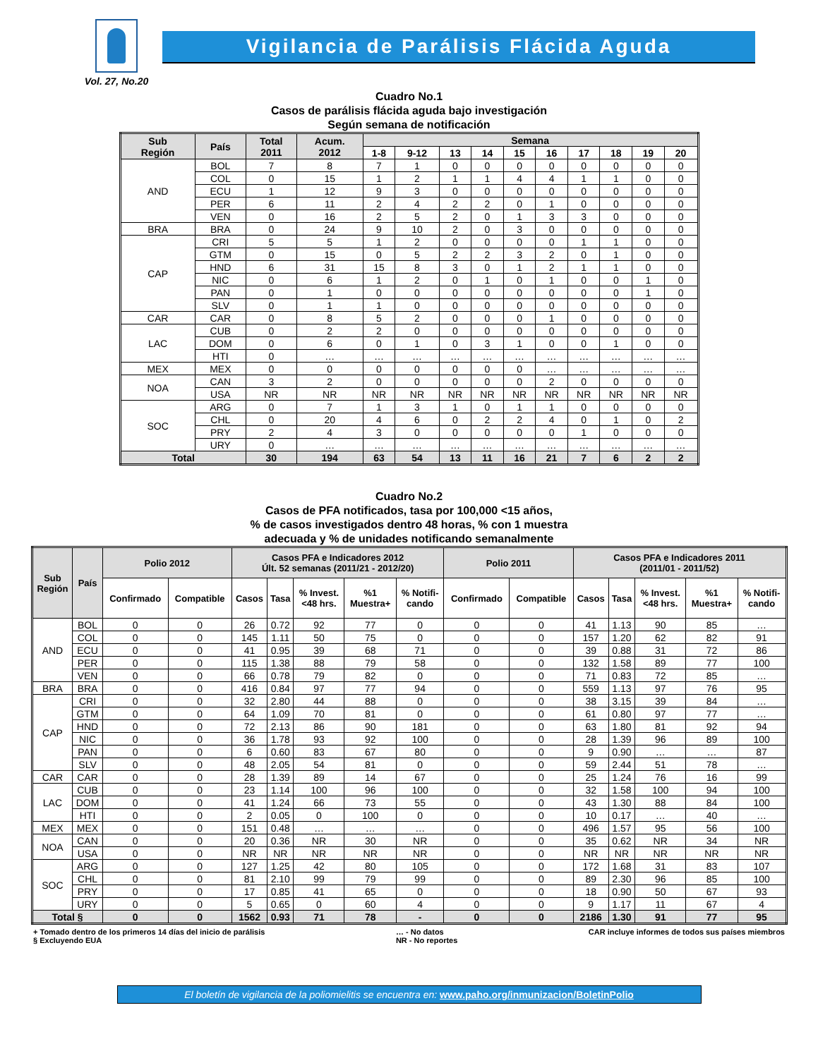Vol. 27, No.20
Vigilancia de Parálisis Flácida Aguda
Cuadro No.1
Casos de parálisis flácida aguda bajo investigación
Según semana de notificación
| Sub Región | País | Total 2011 | Acum. 2012 | Semana | | | | | | | | | |
| --- | --- | --- | --- | --- | --- | --- | --- | --- | --- | --- | --- | --- | --- |
| | | | | 1-8 | 9-12 | 13 | 14 | 15 | 16 | 17 | 18 | 19 | 20 |
| AND | BOL | 7 | 8 | 7 | 1 | 0 | 0 | 0 | 0 | 0 | 0 | 0 | 0 |
| | COL | 0 | 15 | 1 | 2 | 1 | 1 | 4 | 4 | 1 | 1 | 0 | 0 |
| | ECU | 1 | 12 | 9 | 3 | 0 | 0 | 0 | 0 | 0 | 0 | 0 | 0 |
| | PER | 6 | 11 | 2 | 4 | 2 | 2 | 0 | 1 | 0 | 0 | 0 | 0 |
| | VEN | 0 | 16 | 2 | 5 | 2 | 0 | 1 | 3 | 3 | 0 | 0 | 0 |
| BRA | BRA | 0 | 24 | 9 | 10 | 2 | 0 | 3 | 0 | 0 | 0 | 0 | 0 |
| CAP | CRI | 5 | 5 | 1 | 2 | 0 | 0 | 0 | 0 | 1 | 1 | 0 | 0 |
| | GTM | 0 | 15 | 0 | 5 | 2 | 2 | 3 | 2 | 0 | 1 | 0 | 0 |
| | HND | 6 | 31 | 15 | 8 | 3 | 0 | 1 | 2 | 1 | 1 | 0 | 0 |
| | NIC | 0 | 6 | 1 | 2 | 0 | 1 | 0 | 1 | 0 | 0 | 1 | 0 |
| | PAN | 0 | 1 | 0 | 0 | 0 | 0 | 0 | 0 | 0 | 0 | 1 | 0 |
| | SLV | 0 | 1 | 1 | 0 | 0 | 0 | 0 | 0 | 0 | 0 | 0 | 0 |
| CAR | CAR | 0 | 8 | 5 | 2 | 0 | 0 | 0 | 1 | 0 | 0 | 0 | 0 |
| LAC | CUB | 0 | 2 | 2 | 0 | 0 | 0 | 0 | 0 | 0 | 0 | 0 | 0 |
| | DOM | 0 | 6 | 0 | 1 | 0 | 3 | 1 | 0 | 0 | 1 | 0 | 0 |
| | HTI | 0 | … | … | … | … | … | … | … | … | … | … | … |
| MEX | MEX | 0 | 0 | 0 | 0 | 0 | 0 | 0 | … | … | … | … | … |
| NOA | CAN | 3 | 2 | 0 | 0 | 0 | 0 | 0 | 2 | 0 | 0 | 0 | 0 |
| | USA | NR | NR | NR | NR | NR | NR | NR | NR | NR | NR | NR | NR |
| SOC | ARG | 0 | 7 | 1 | 3 | 1 | 0 | 1 | 1 | 0 | 0 | 0 | 0 |
| | CHL | 0 | 20 | 4 | 6 | 0 | 2 | 2 | 4 | 0 | 1 | 0 | 2 |
| | PRY | 2 | 4 | 3 | 0 | 0 | 0 | 0 | 0 | 1 | 0 | 0 | 0 |
| | URY | 0 | … | … | … | … | … | … | … | … | … | … | … |
| Total | | 30 | 194 | 63 | 54 | 13 | 11 | 16 | 21 | 7 | 6 | 2 | 2 |
Cuadro No.2
Casos de PFA notificados, tasa por 100,000 <15 años,
% de casos investigados dentro 48 horas, % con 1 muestra
adecuada y % de unidades notificando semanalmente
| Sub Región | País | Polio 2012 | | Casos PFA e Indicadores 2012 Últ. 52 semanas (2011/21 - 2012/20) | | | | | Polio 2011 | | Casos PFA e Indicadores 2011 (2011/01 - 2011/52) | | | | |
| --- | --- | --- | --- | --- | --- | --- | --- | --- | --- | --- | --- | --- | --- | --- | --- |
| | | Confirmado | Compatible | Casos | Tasa | % Invest. <48 hrs. | %1 Muestra+ | % Notifi- cando | Confirmado | Compatible | Casos | Tasa | % Invest. <48 hrs. | %1 Muestra+ | % Notifi- cando |
| AND | BOL | 0 | 0 | 26 | 0.72 | 92 | 77 | 0 | 0 | 0 | 41 | 1.13 | 90 | 85 | … |
| | COL | 0 | 0 | 145 | 1.11 | 50 | 75 | 0 | 0 | 0 | 157 | 1.20 | 62 | 82 | 91 |
| | ECU | 0 | 0 | 41 | 0.95 | 39 | 68 | 71 | 0 | 0 | 39 | 0.88 | 31 | 72 | 86 |
| | PER | 0 | 0 | 115 | 1.38 | 88 | 79 | 58 | 0 | 0 | 132 | 1.58 | 89 | 77 | 100 |
| | VEN | 0 | 0 | 66 | 0.78 | 79 | 82 | 0 | 0 | 0 | 71 | 0.83 | 72 | 85 | … |
| BRA | BRA | 0 | 0 | 416 | 0.84 | 97 | 77 | 94 | 0 | 0 | 559 | 1.13 | 97 | 76 | 95 |
| CAP | CRI | 0 | 0 | 32 | 2.80 | 44 | 88 | 0 | 0 | 0 | 38 | 3.15 | 39 | 84 | … |
| | GTM | 0 | 0 | 64 | 1.09 | 70 | 81 | 0 | 0 | 0 | 61 | 0.80 | 97 | 77 | … |
| | HND | 0 | 0 | 72 | 2.13 | 86 | 90 | 181 | 0 | 0 | 63 | 1.80 | 81 | 92 | 94 |
| | NIC | 0 | 0 | 36 | 1.78 | 93 | 92 | 100 | 0 | 0 | 28 | 1.39 | 96 | 89 | 100 |
| | PAN | 0 | 0 | 6 | 0.60 | 83 | 67 | 80 | 0 | 0 | 9 | 0.90 | … | … | 87 |
| | SLV | 0 | 0 | 48 | 2.05 | 54 | 81 | 0 | 0 | 0 | 59 | 2.44 | 51 | 78 | … |
| CAR | CAR | 0 | 0 | 28 | 1.39 | 89 | 14 | 67 | 0 | 0 | 25 | 1.24 | 76 | 16 | 99 |
| LAC | CUB | 0 | 0 | 23 | 1.14 | 100 | 96 | 100 | 0 | 0 | 32 | 1.58 | 100 | 94 | 100 |
| | DOM | 0 | 0 | 41 | 1.24 | 66 | 73 | 55 | 0 | 0 | 43 | 1.30 | 88 | 84 | 100 |
| | HTI | 0 | 0 | 2 | 0.05 | 0 | 100 | 0 | 0 | 0 | 10 | 0.17 | … | 40 | … |
| MEX | MEX | 0 | 0 | 151 | 0.48 | … | … | … | 0 | 0 | 496 | 1.57 | 95 | 56 | 100 |
| NOA | CAN | 0 | 0 | 20 | 0.36 | NR | 30 | NR | 0 | 0 | 35 | 0.62 | NR | 34 | NR |
| | USA | 0 | 0 | NR | NR | NR | NR | NR | 0 | 0 | NR | NR | NR | NR | NR |
| SOC | ARG | 0 | 0 | 127 | 1.25 | 42 | 80 | 105 | 0 | 0 | 172 | 1.68 | 31 | 83 | 107 |
| | CHL | 0 | 0 | 81 | 2.10 | 99 | 79 | 99 | 0 | 0 | 89 | 2.30 | 96 | 85 | 100 |
| | PRY | 0 | 0 | 17 | 0.85 | 41 | 65 | 0 | 0 | 0 | 18 | 0.90 | 50 | 67 | 93 |
| | URY | 0 | 0 | 5 | 0.65 | 0 | 60 | 4 | 0 | 0 | 9 | 1.17 | 11 | 67 | 4 |
| Total § | | 0 | 0 | 1562 | 0.93 | 71 | 78 | - | 0 | 0 | 2186 | 1.30 | 91 | 77 | 95 |
+ Tomado dentro de los primeros 14 días del inicio de parálisis
§ Excluyendo EUA
… - No datos
NR - No reportes
CAR incluye informes de todos sus países miembros
El boletín de vigilancia de la poliomielitis se encuentra en: www.paho.org/inmunizacion/BoletinPolio